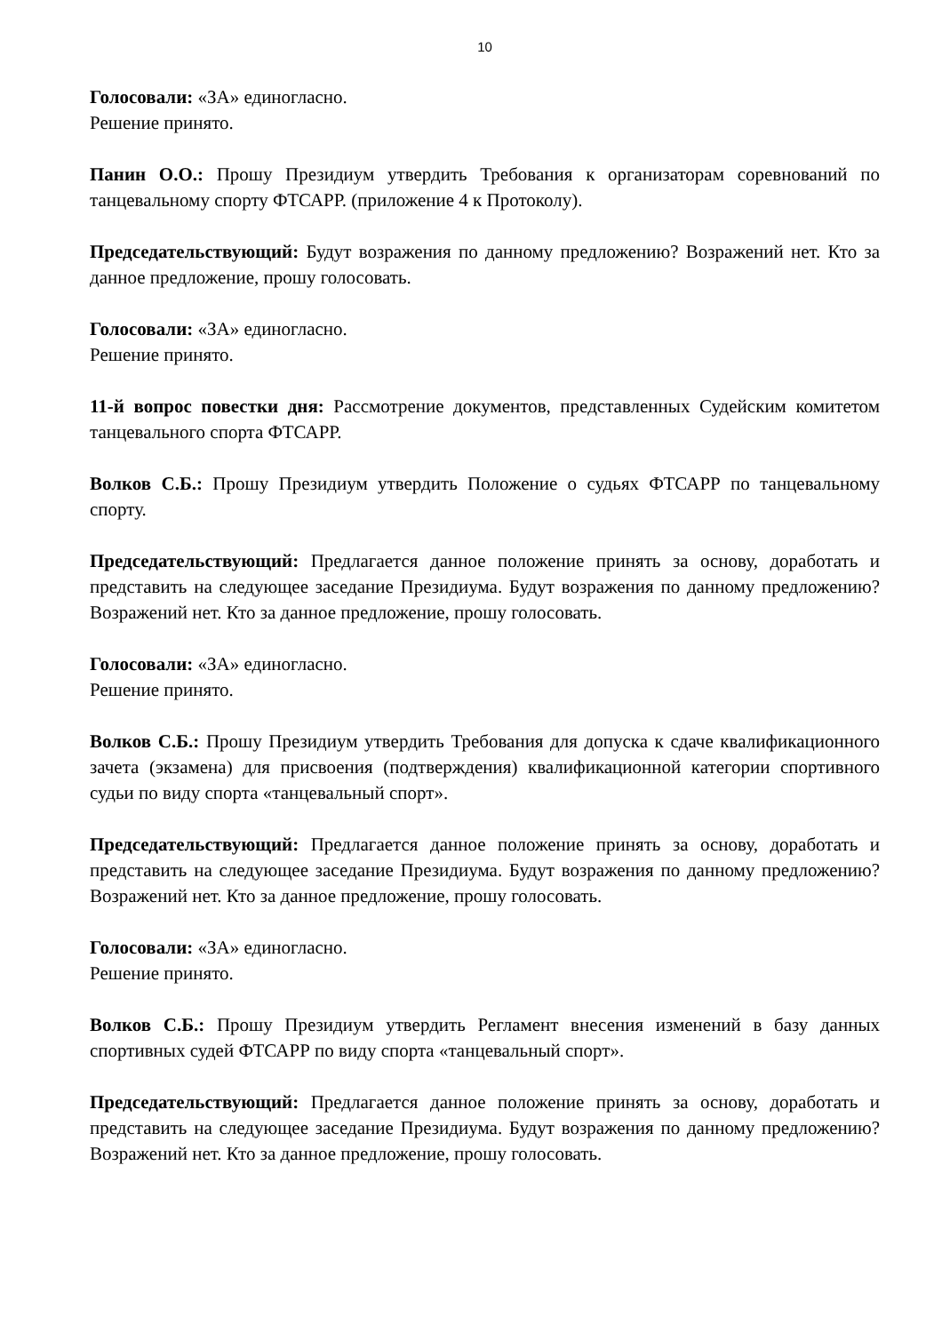10
Голосовали: «ЗА» единогласно.
Решение принято.
Панин О.О.: Прошу Президиум утвердить Требования к организаторам соревнований по танцевальному спорту ФТСАРР. (приложение 4 к Протоколу).
Председательствующий: Будут возражения по данному предложению? Возражений нет. Кто за данное предложение, прошу голосовать.
Голосовали: «ЗА» единогласно.
Решение принято.
11-й вопрос повестки дня: Рассмотрение документов, представленных Судейским комитетом танцевального спорта ФТСАРР.
Волков С.Б.: Прошу Президиум утвердить Положение о судьях ФТСАРР по танцевальному спорту.
Председательствующий: Предлагается данное положение принять за основу, доработать и представить на следующее заседание Президиума. Будут возражения по данному предложению? Возражений нет. Кто за данное предложение, прошу голосовать.
Голосовали: «ЗА» единогласно.
Решение принято.
Волков С.Б.: Прошу Президиум утвердить Требования для допуска к сдаче квалификационного зачета (экзамена) для присвоения (подтверждения) квалификационной категории спортивного судьи по виду спорта «танцевальный спорт».
Председательствующий: Предлагается данное положение принять за основу, доработать и представить на следующее заседание Президиума. Будут возражения по данному предложению? Возражений нет. Кто за данное предложение, прошу голосовать.
Голосовали: «ЗА» единогласно.
Решение принято.
Волков С.Б.: Прошу Президиум утвердить Регламент внесения изменений в базу данных спортивных судей ФТСАРР по виду спорта «танцевальный спорт».
Председательствующий: Предлагается данное положение принять за основу, доработать и представить на следующее заседание Президиума. Будут возражения по данному предложению? Возражений нет. Кто за данное предложение, прошу голосовать.